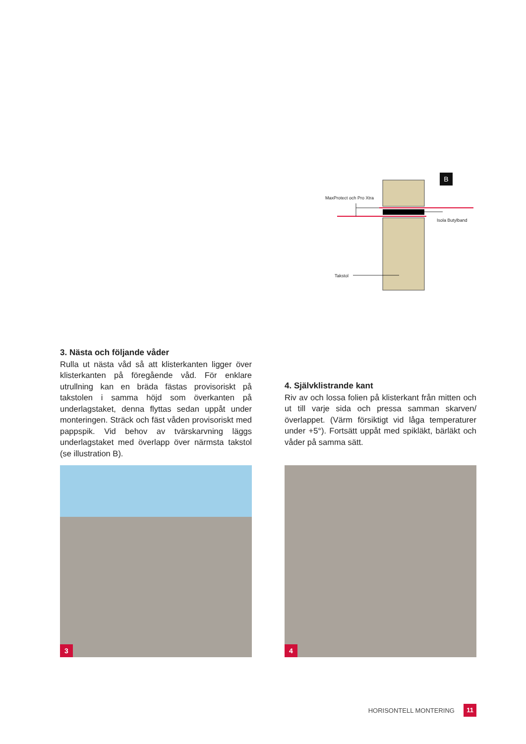B
MaxProtect och Pro Xtra
Isola Butylband
Takstol
3. Nästa och följande våder
Rulla ut nästa våd så att klisterkanten ligger över klisterkanten på föregående våd. För enklare utrullning kan en bräda fästas provisoriskt på takstolen i samma höjd som överkanten på underlagstaket, denna flyttas sedan uppåt under monteringen. Sträck och fäst våden provisoriskt med pappspik. Vid behov av tvärskarvning läggs underlagstaket med överlapp över närmsta takstol (se illustration B).
4. Självklistrande kant
Riv av och lossa folien på klisterkant från mitten och ut till varje sida och pressa samman skarven/ överlappet. (Värm försiktigt vid låga temperaturer under +5°). Fortsätt uppåt med spikläkt, bärläkt och våder på samma sätt.
3
4
HORISONTELL MONTERING
11